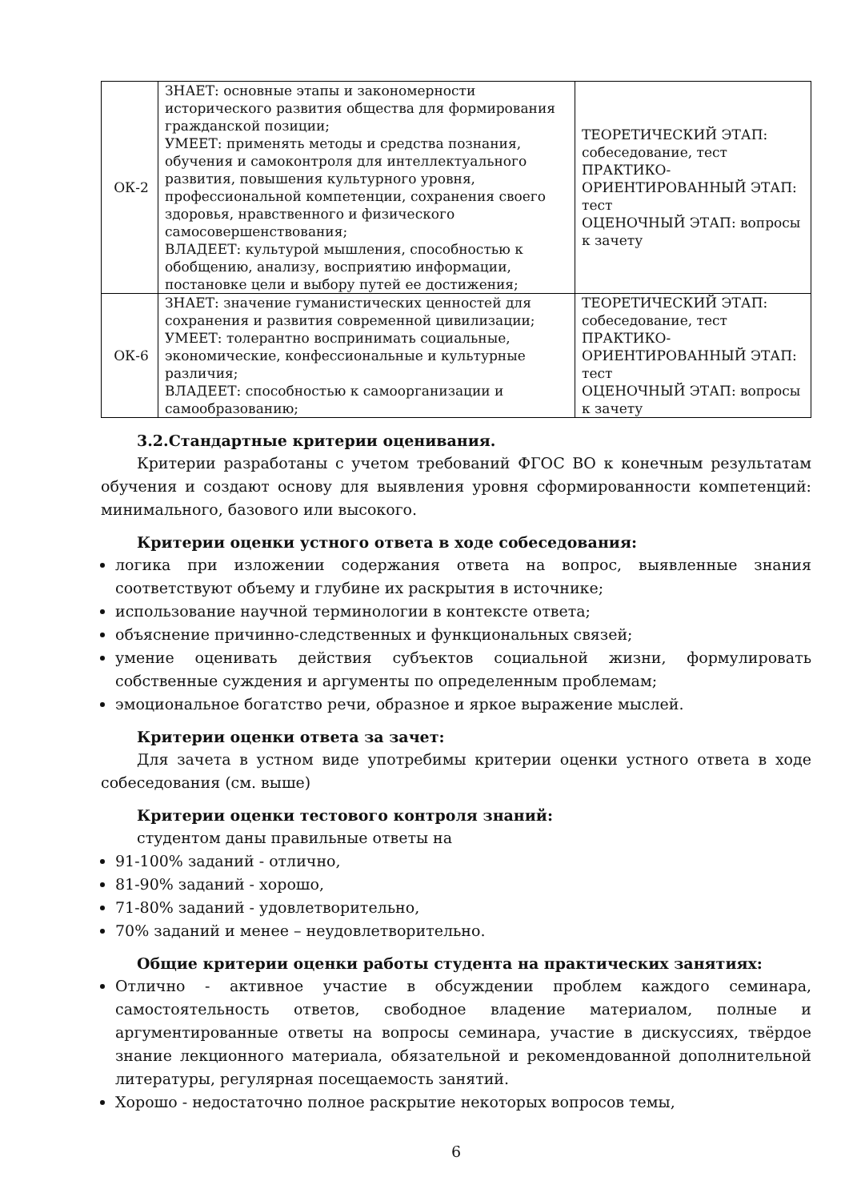| ОК-2 | ЗНАЕТ: основные этапы и закономерности исторического развития общества для формирования гражданской позиции; УМЕЕТ: применять методы и средства познания, обучения и самоконтроля для интеллектуального развития, повышения культурного уровня, профессиональной компетенции, сохранения своего здоровья, нравственного и физического самосовершенствования; ВЛАДЕЕТ: культурой мышления, способностью к обобщению, анализу, восприятию информации, постановке цели и выбору путей ее достижения; | ТЕОРЕТИЧЕСКИЙ ЭТАП: собеседование, тест ПРАКТИКО-ОРИЕНТИРОВАННЫЙ ЭТАП: тест ОЦЕНОЧНЫЙ ЭТАП: вопросы к зачету |
| ОК-6 | ЗНАЕТ: значение гуманистических ценностей для сохранения и развития современной цивилизации; УМЕЕТ: толерантно воспринимать социальные, экономические, конфессиональные и культурные различия; ВЛАДЕЕТ: способностью к самоорганизации и самообразованию; | ТЕОРЕТИЧЕСКИЙ ЭТАП: собеседование, тест ПРАКТИКО-ОРИЕНТИРОВАННЫЙ ЭТАП: тест ОЦЕНОЧНЫЙ ЭТАП: вопросы к зачету |
3.2.Стандартные критерии оценивания.
Критерии разработаны с учетом требований ФГОС ВО к конечным результатам обучения и создают основу для выявления уровня сформированности компетенций: минимального, базового или высокого.
Критерии оценки устного ответа в ходе собеседования:
логика при изложении содержания ответа на вопрос, выявленные знания соответствуют объему и глубине их раскрытия в источнике;
использование научной терминологии в контексте ответа;
объяснение причинно-следственных и функциональных связей;
умение оценивать действия субъектов социальной жизни, формулировать собственные суждения и аргументы по определенным проблемам;
эмоциональное богатство речи, образное и яркое выражение мыслей.
Критерии оценки ответа за зачет:
Для зачета в устном виде употребимы критерии оценки устного ответа в ходе собеседования (см. выше)
Критерии оценки тестового контроля знаний:
студентом даны правильные ответы на
91-100% заданий - отлично,
81-90% заданий - хорошо,
71-80% заданий - удовлетворительно,
70% заданий и менее – неудовлетворительно.
Общие критерии оценки работы студента на практических занятиях:
Отлично - активное участие в обсуждении проблем каждого семинара, самостоятельность ответов, свободное владение материалом, полные и аргументированные ответы на вопросы семинара, участие в дискуссиях, твёрдое знание лекционного материала, обязательной и рекомендованной дополнительной литературы, регулярная посещаемость занятий.
Хорошо - недостаточно полное раскрытие некоторых вопросов темы,
6